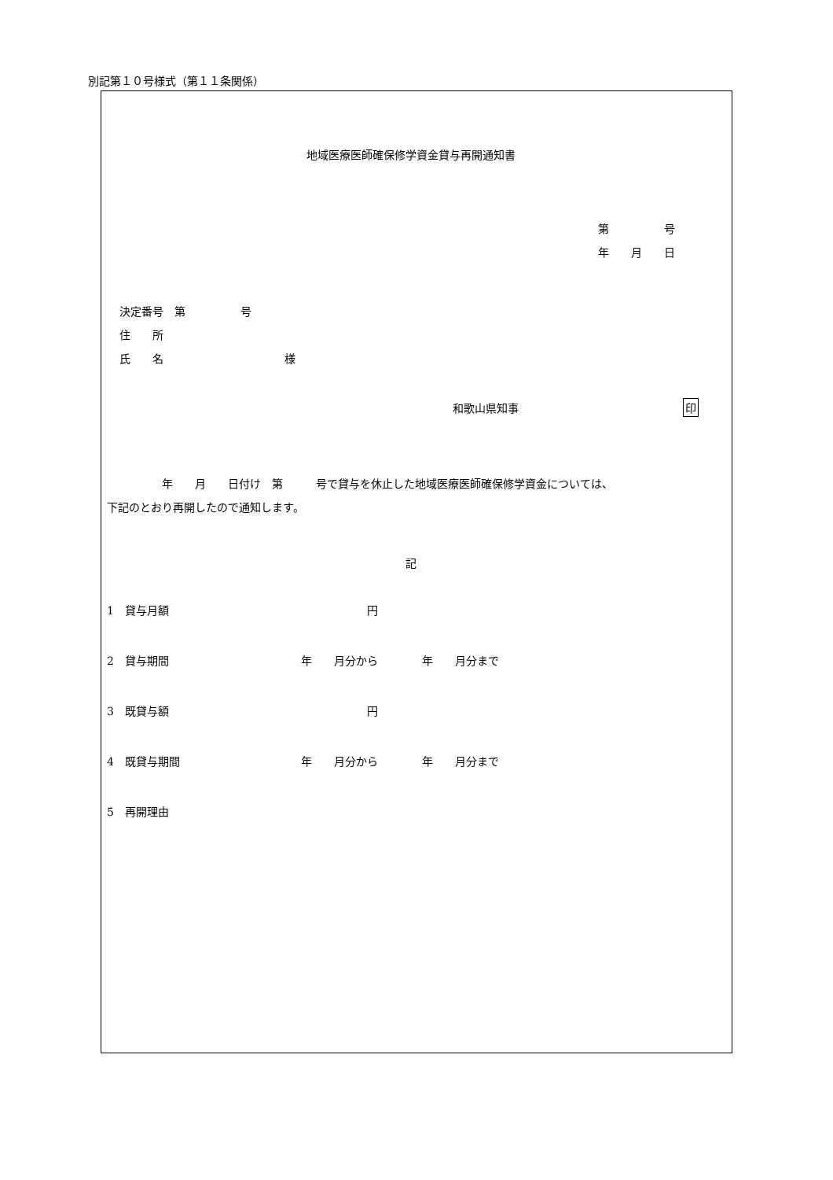別記第１０号様式（第１１条関係）
地域医療医師確保修学資金貸与再開通知書
第　　　　　号
年　　月　　日
決定番号　第　　　　　号
住　　所
氏　　名　　　　　　　　　　　様
和歌山県知事 印
　　　　　年　　月　　日付け　第　　　号で貸与を休止した地域医療医師確保修学資金については、
下記のとおり再開したので通知します。
記
1　貸与月額　　　　　　　　　　　　　　　　　　円
2　貸与期間　　　　　　　　　　　　年　　月分から　　　　年　　月分まで
3　既貸与額　　　　　　　　　　　　　　　　　　円
4　既貸与期間　　　　　　　　　　　年　　月分から　　　　年　　月分まで
5　再開理由